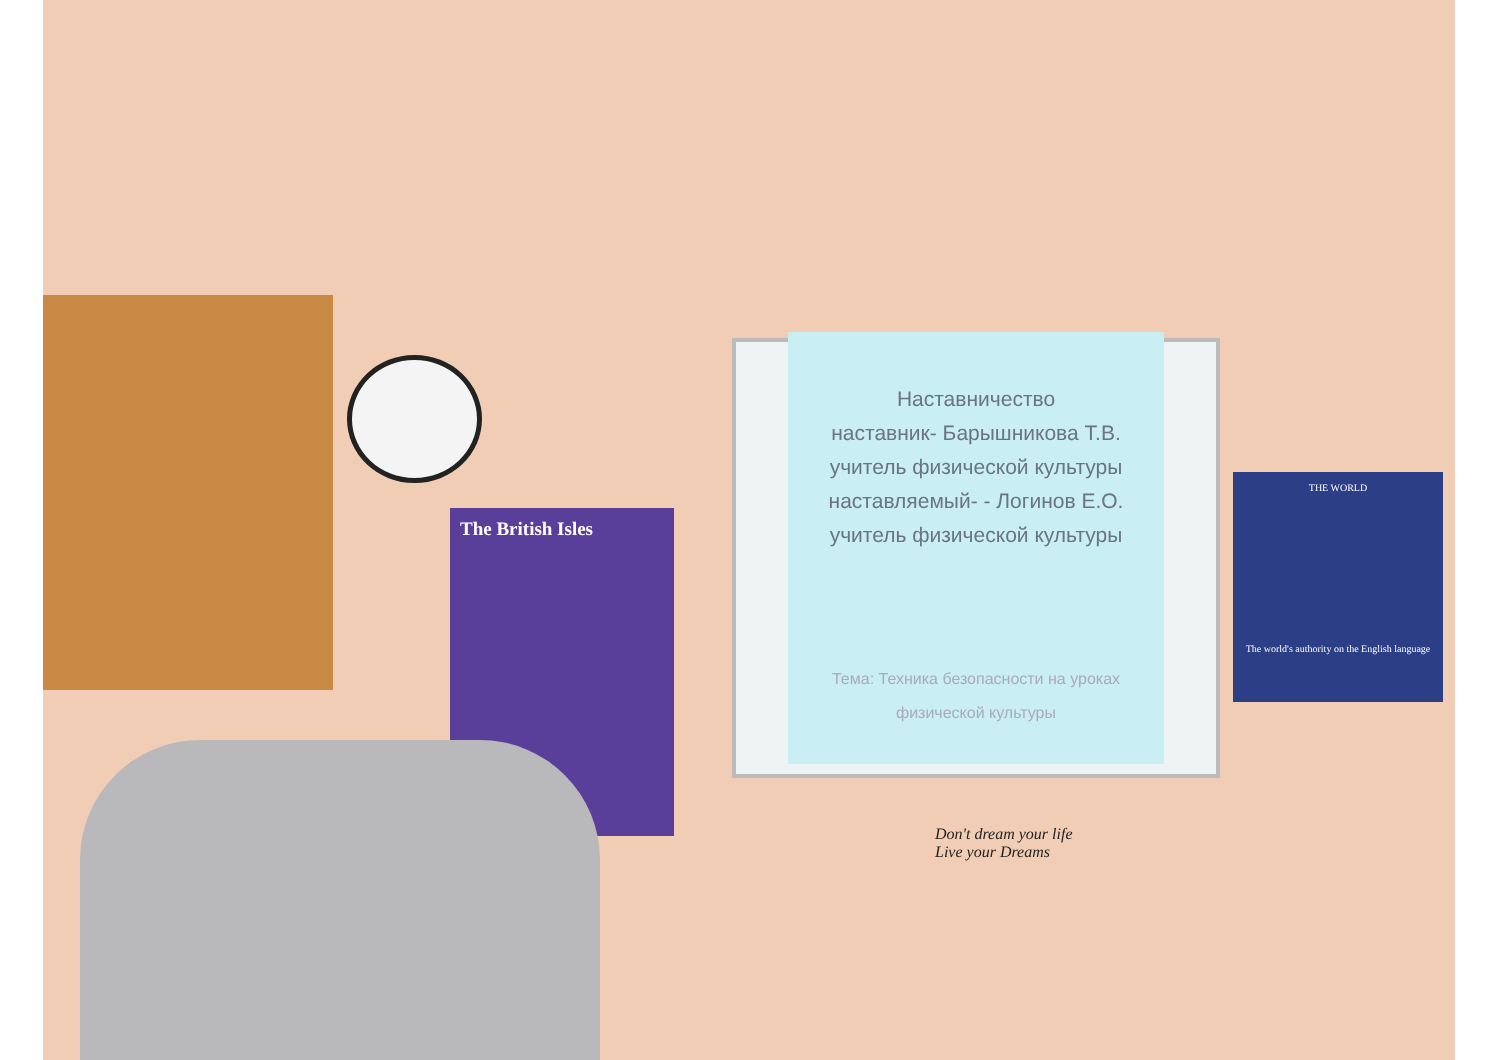The British Isles
Наставничество
наставник- Барышникова Т.В.
учитель физической культуры
наставляемый- - Логинов Е.О.
учитель физической культуры
Тема: Техника безопасности на уроках физической культуры
THE WORLD
The world's authority on the English language
Don't dream your life
Live your Dreams